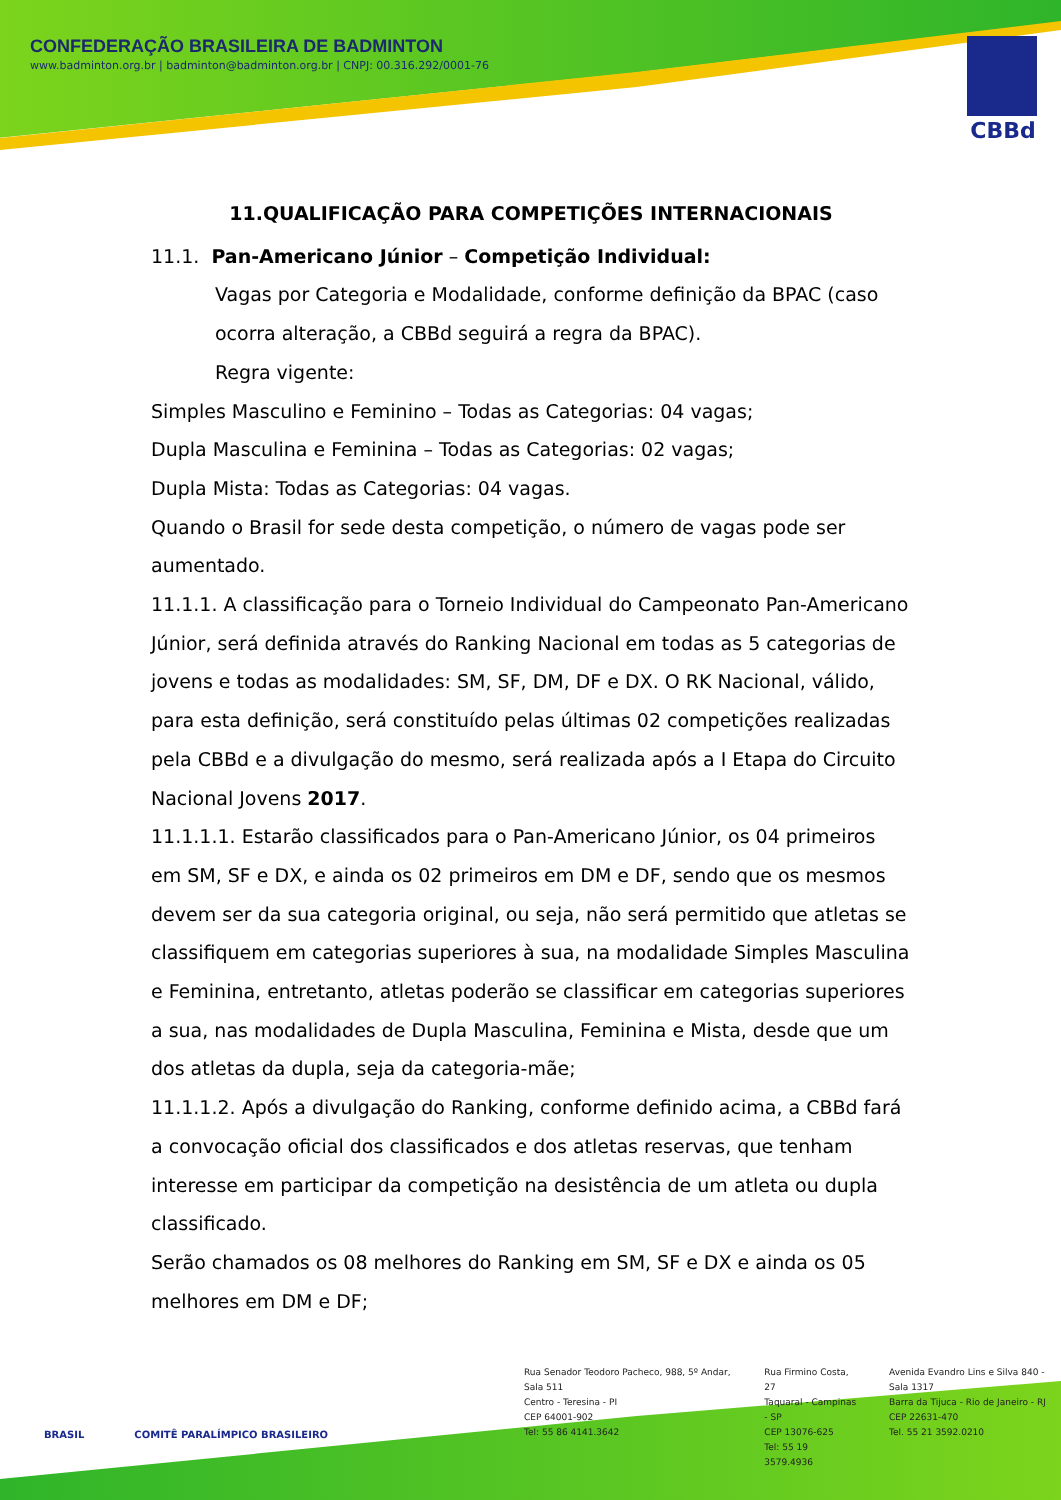CONFEDERAÇÃO BRASILEIRA DE BADMINTON
www.badminton.org.br | badminton@badminton.org.br | CNPJ: 00.316.292/0001-76
CBBd
11.QUALIFICAÇÃO PARA COMPETIÇÕES INTERNACIONAIS
11.1. Pan-Americano Júnior – Competição Individual:
Vagas por Categoria e Modalidade, conforme definição da BPAC (caso ocorra alteração, a CBBd seguirá a regra da BPAC).
Regra vigente:
Simples Masculino e Feminino – Todas as Categorias: 04 vagas;
Dupla Masculina e Feminina – Todas as Categorias: 02 vagas;
Dupla Mista: Todas as Categorias: 04 vagas.
Quando o Brasil for sede desta competição, o número de vagas pode ser aumentado.
11.1.1. A classificação para o Torneio Individual do Campeonato Pan-Americano Júnior, será definida através do Ranking Nacional em todas as 5 categorias de jovens e todas as modalidades: SM, SF, DM, DF e DX. O RK Nacional, válido, para esta definição, será constituído pelas últimas 02 competições realizadas pela CBBd e a divulgação do mesmo, será realizada após a I Etapa do Circuito Nacional Jovens 2017.
11.1.1.1. Estarão classificados para o Pan-Americano Júnior, os 04 primeiros em SM, SF e DX, e ainda os 02 primeiros em DM e DF, sendo que os mesmos devem ser da sua categoria original, ou seja, não será permitido que atletas se classifiquem em categorias superiores à sua, na modalidade Simples Masculina e Feminina, entretanto, atletas poderão se classificar em categorias superiores a sua, nas modalidades de Dupla Masculina, Feminina e Mista, desde que um dos atletas da dupla, seja da categoria-mãe;
11.1.1.2. Após a divulgação do Ranking, conforme definido acima, a CBBd fará a convocação oficial dos classificados e dos atletas reservas, que tenham interesse em participar da competição na desistência de um atleta ou dupla classificado.
Serão chamados os 08 melhores do Ranking em SM, SF e DX e ainda os 05 melhores em DM e DF;
BRASIL COMITÊ PARALÍMPICO BRASILEIRO
Rua Senador Teodoro Pacheco, 988, 5º Andar, Sala 511
Centro - Teresina - PI
CEP 64001-902
Tel: 55 86 4141.3642
Rua Firmino Costa, 27
Taquaral - Campinas - SP
CEP 13076-625
Tel: 55 19 3579.4936
Avenida Evandro Lins e Silva 840 - Sala 1317
Barra da Tijuca - Rio de Janeiro - RJ
CEP 22631-470
Tel. 55 21 3592.0210